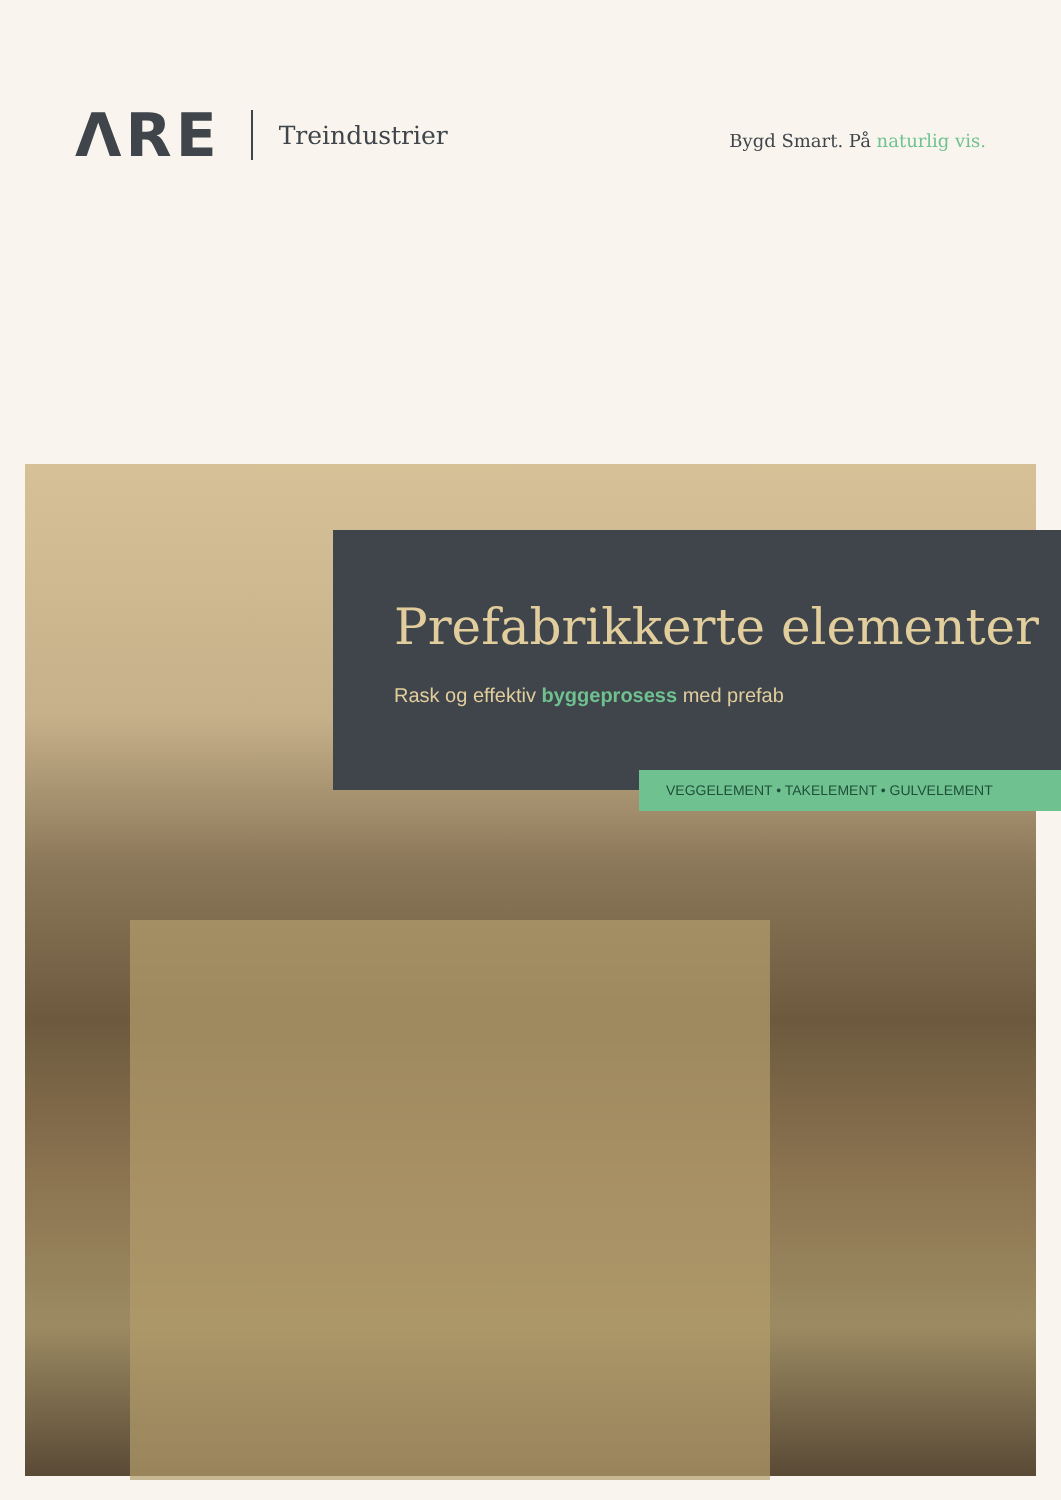ΛRE
Treindustrier
Bygd Smart. På naturlig vis.
Prefabrikkerte elementer
Rask og effektiv byggeprosess med prefab
VEGGELEMENT • TAKELEMENT • GULVELEMENT